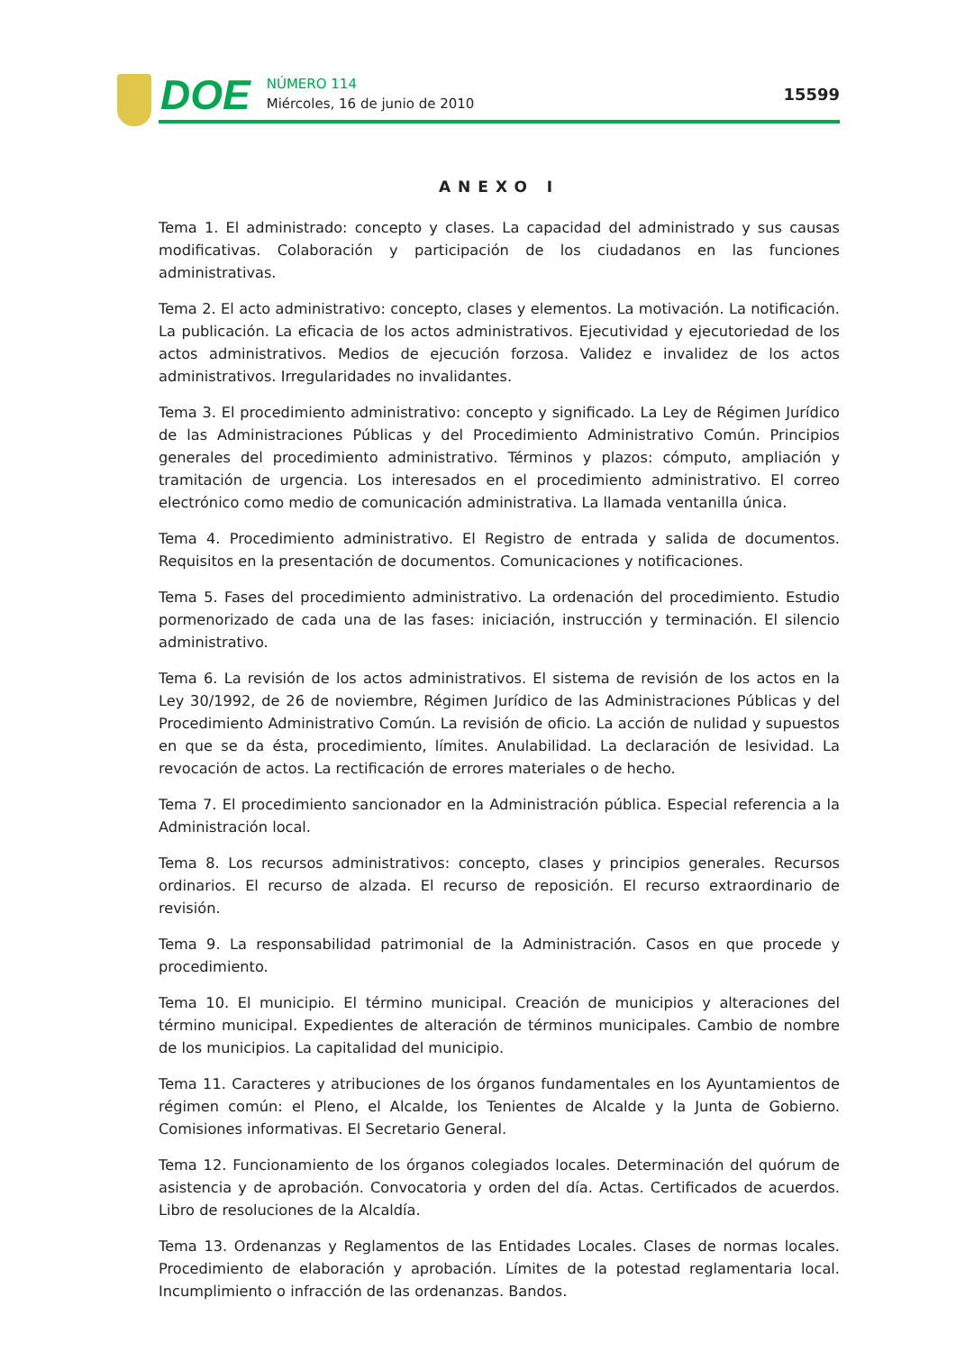DOE
NÚMERO 114
Miércoles, 16 de junio de 2010
15599
ANEXO I
Tema 1. El administrado: concepto y clases. La capacidad del administrado y sus causas modificativas. Colaboración y participación de los ciudadanos en las funciones administrativas.
Tema 2. El acto administrativo: concepto, clases y elementos. La motivación. La notificación. La publicación. La eficacia de los actos administrativos. Ejecutividad y ejecutoriedad de los actos administrativos. Medios de ejecución forzosa. Validez e invalidez de los actos administrativos. Irregularidades no invalidantes.
Tema 3. El procedimiento administrativo: concepto y significado. La Ley de Régimen Jurídico de las Administraciones Públicas y del Procedimiento Administrativo Común. Principios generales del procedimiento administrativo. Términos y plazos: cómputo, ampliación y tramitación de urgencia. Los interesados en el procedimiento administrativo. El correo electrónico como medio de comunicación administrativa. La llamada ventanilla única.
Tema 4. Procedimiento administrativo. El Registro de entrada y salida de documentos. Requisitos en la presentación de documentos. Comunicaciones y notificaciones.
Tema 5. Fases del procedimiento administrativo. La ordenación del procedimiento. Estudio pormenorizado de cada una de las fases: iniciación, instrucción y terminación. El silencio administrativo.
Tema 6. La revisión de los actos administrativos. El sistema de revisión de los actos en la Ley 30/1992, de 26 de noviembre, Régimen Jurídico de las Administraciones Públicas y del Procedimiento Administrativo Común. La revisión de oficio. La acción de nulidad y supuestos en que se da ésta, procedimiento, límites. Anulabilidad. La declaración de lesividad. La revocación de actos. La rectificación de errores materiales o de hecho.
Tema 7. El procedimiento sancionador en la Administración pública. Especial referencia a la Administración local.
Tema 8. Los recursos administrativos: concepto, clases y principios generales. Recursos ordinarios. El recurso de alzada. El recurso de reposición. El recurso extraordinario de revisión.
Tema 9. La responsabilidad patrimonial de la Administración. Casos en que procede y procedimiento.
Tema 10. El municipio. El término municipal. Creación de municipios y alteraciones del término municipal. Expedientes de alteración de términos municipales. Cambio de nombre de los municipios. La capitalidad del municipio.
Tema 11. Caracteres y atribuciones de los órganos fundamentales en los Ayuntamientos de régimen común: el Pleno, el Alcalde, los Tenientes de Alcalde y la Junta de Gobierno. Comisiones informativas. El Secretario General.
Tema 12. Funcionamiento de los órganos colegiados locales. Determinación del quórum de asistencia y de aprobación. Convocatoria y orden del día. Actas. Certificados de acuerdos. Libro de resoluciones de la Alcaldía.
Tema 13. Ordenanzas y Reglamentos de las Entidades Locales. Clases de normas locales. Procedimiento de elaboración y aprobación. Límites de la potestad reglamentaria local. Incumplimiento o infracción de las ordenanzas. Bandos.